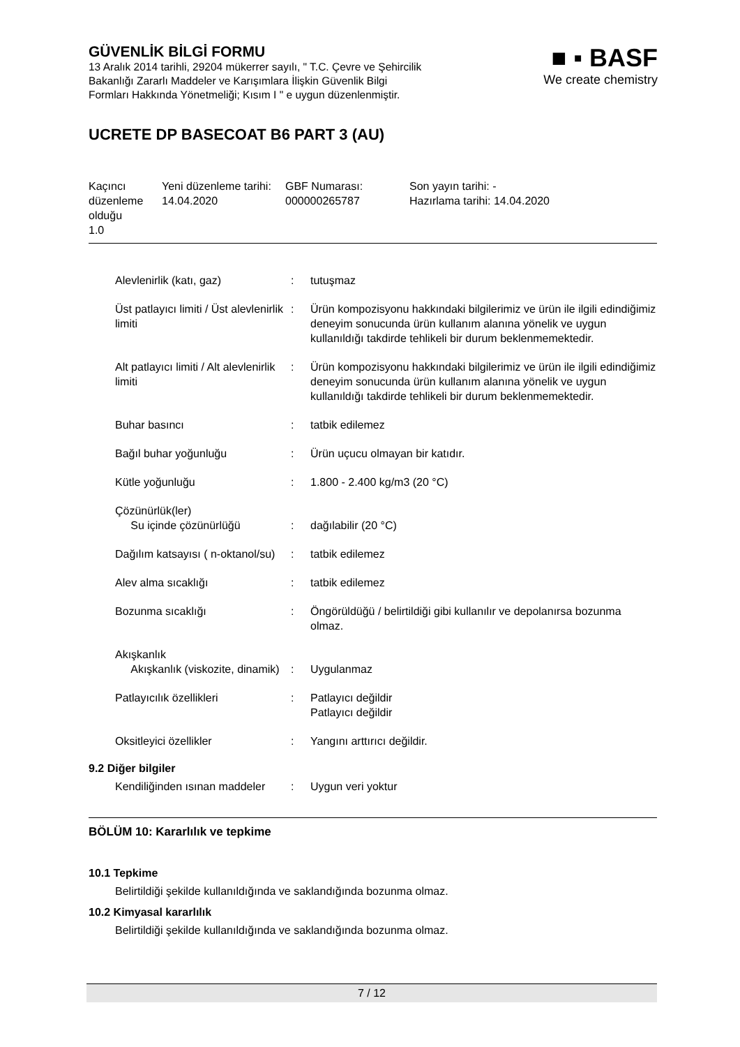GÜVENLİK BİLGİ FORMU
13 Aralık 2014 tarihli, 29204 mükerrer sayılı, " T.C. Çevre ve Şehircilik
Bakanlığı Zararlı Maddeler ve Karışımlara İlişkin Güvenlik Bilgi
Formları Hakkında Yönetmeliği; Kısım I " e uygun düzenlenmiştir.
■ ▪ BASF
We create chemistry
UCRETE DP BASECOAT B6 PART 3 (AU)
| Kaçıncı düzenleme olduğu 1.0 | Yeni düzenleme tarihi: 14.04.2020 | GBF Numarası: 000000265787 | Son yayın tarihi: - Hazırlama tarihi: 14.04.2020 |
| Alevlenirlik (katı, gaz) | : | tutuşmaz |
| Üst patlayıcı limiti / Üst alevlenirlik limiti | : | Ürün kompozisyonu hakkındaki bilgilerimiz ve ürün ile ilgili edindiğimiz deneyim sonucunda ürün kullanım alanına yönelik ve uygun kullanıldığı takdirde tehlikeli bir durum beklenmemektedir. |
| Alt patlayıcı limiti / Alt alevlenirlik limiti | : | Ürün kompozisyonu hakkındaki bilgilerimiz ve ürün ile ilgili edindiğimiz deneyim sonucunda ürün kullanım alanına yönelik ve uygun kullanıldığı takdirde tehlikeli bir durum beklenmemektedir. |
| Buhar basıncı | : | tatbik edilemez |
| Bağıl buhar yoğunluğu | : | Ürün uçucu olmayan bir katıdır. |
| Kütle yoğunluğu | : | 1.800 - 2.400 kg/m3 (20 °C) |
| Çözünürlük(ler) Su içinde çözünürlüğü | : | dağılabilir (20 °C) |
| Dağılım katsayısı ( n-oktanol/su) | : | tatbik edilemez |
| Alev alma sıcaklığı | : | tatbik edilemez |
| Bozunma sıcaklığı | : | Öngörüldüğü / belirtildiği gibi kullanılır ve depolanırsa bozunma olmaz. |
| Akışkanlık Akışkanlık (viskozite, dinamik) | : | Uygulanmaz |
| Patlayıcılık özellikleri | : | Patlayıcı değildir Patlayıcı değildir |
| Oksitleyici özellikler | : | Yangını arttırıcı değildir. |
9.2 Diğer bilgiler
| Kendiliğinden ısınan maddeler | : | Uygun veri yoktur |
BÖLÜM 10: Kararlılık ve tepkime
10.1 Tepkime
Belirtildiği şekilde kullanıldığında ve saklandığında bozunma olmaz.
10.2 Kimyasal kararlılık
Belirtildiği şekilde kullanıldığında ve saklandığında bozunma olmaz.
7 / 12